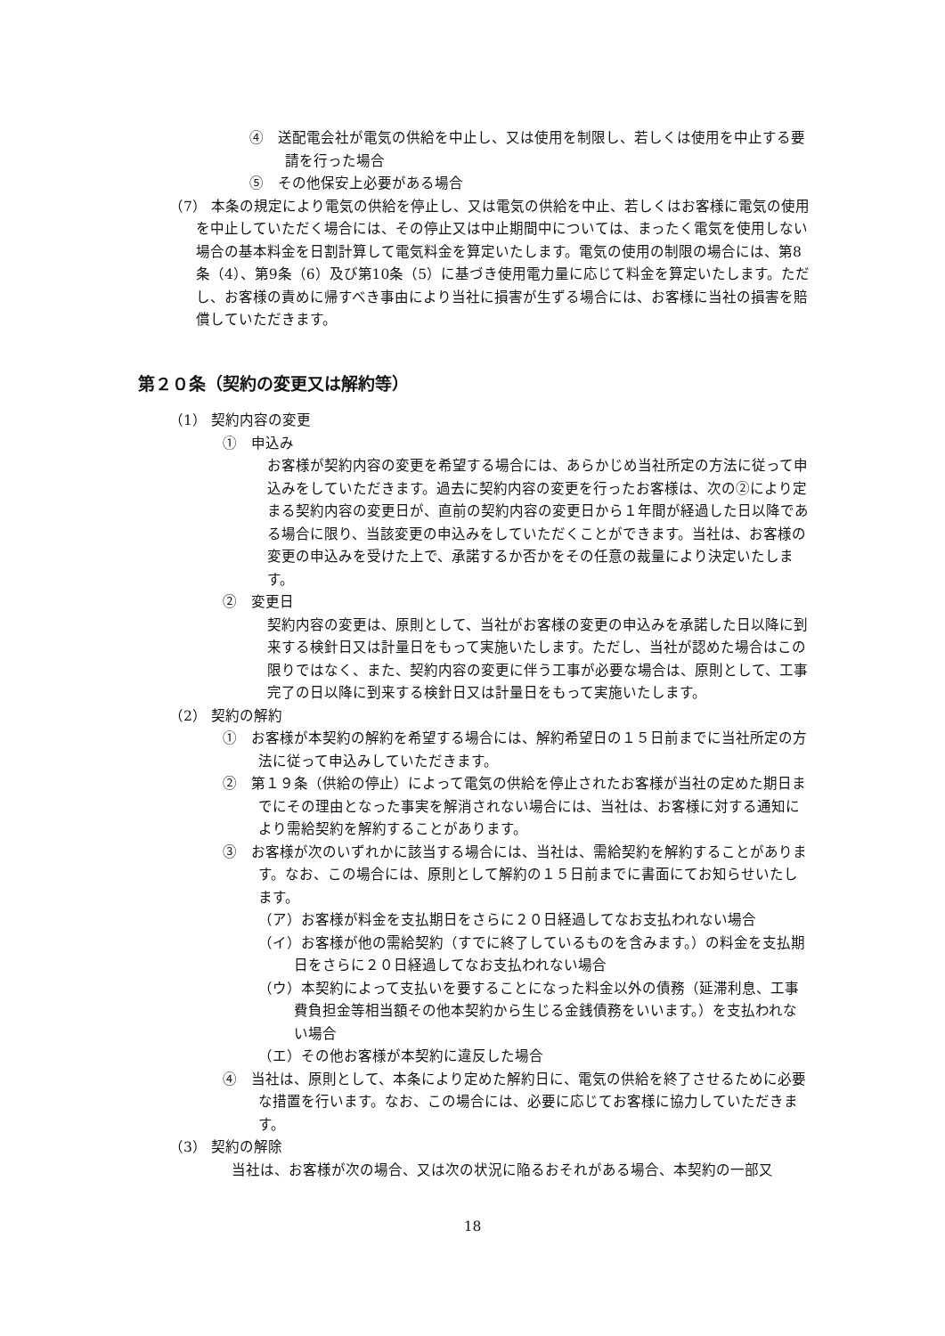④　送配電会社が電気の供給を中止し、又は使用を制限し、若しくは使用を中止する要請を行った場合
⑤　その他保安上必要がある場合
（7） 本条の規定により電気の供給を停止し、又は電気の供給を中止、若しくはお客様に電気の使用を中止していただく場合には、その停止又は中止期間中については、まったく電気を使用しない場合の基本料金を日割計算して電気料金を算定いたします。電気の使用の制限の場合には、第8条（4）、第9条（6）及び第10条（5）に基づき使用電力量に応じて料金を算定いたします。ただし、お客様の責めに帰すべき事由により当社に損害が生ずる場合には、お客様に当社の損害を賠償していただきます。
第２０条（契約の変更又は解約等）
（1） 契約内容の変更
①　申込み
お客様が契約内容の変更を希望する場合には、あらかじめ当社所定の方法に従って申込みをしていただきます。過去に契約内容の変更を行ったお客様は、次の②により定まる契約内容の変更日が、直前の契約内容の変更日から１年間が経過した日以降である場合に限り、当該変更の申込みをしていただくことができます。当社は、お客様の変更の申込みを受けた上で、承諾するか否かをその任意の裁量により決定いたします。
②　変更日
契約内容の変更は、原則として、当社がお客様の変更の申込みを承諾した日以降に到来する検針日又は計量日をもって実施いたします。ただし、当社が認めた場合はこの限りではなく、また、契約内容の変更に伴う工事が必要な場合は、原則として、工事完了の日以降に到来する検針日又は計量日をもって実施いたします。
（2） 契約の解約
①　お客様が本契約の解約を希望する場合には、解約希望日の１５日前までに当社所定の方法に従って申込みしていただきます。
②　第１９条（供給の停止）によって電気の供給を停止されたお客様が当社の定めた期日までにその理由となった事実を解消されない場合には、当社は、お客様に対する通知により需給契約を解約することがあります。
③　お客様が次のいずれかに該当する場合には、当社は、需給契約を解約することがあります。なお、この場合には、原則として解約の１５日前までに書面にてお知らせいたします。
（ア）お客様が料金を支払期日をさらに２０日経過してなお支払われない場合
（イ）お客様が他の需給契約（すでに終了しているものを含みます。）の料金を支払期日をさらに２０日経過してなお支払われない場合
（ウ）本契約によって支払いを要することになった料金以外の債務（延滞利息、工事費負担金等相当額その他本契約から生じる金銭債務をいいます。）を支払われない場合
（エ）その他お客様が本契約に違反した場合
④　当社は、原則として、本条により定めた解約日に、電気の供給を終了させるために必要な措置を行います。なお、この場合には、必要に応じてお客様に協力していただきます。
（3） 契約の解除
当社は、お客様が次の場合、又は次の状況に陥るおそれがある場合、本契約の一部又
18